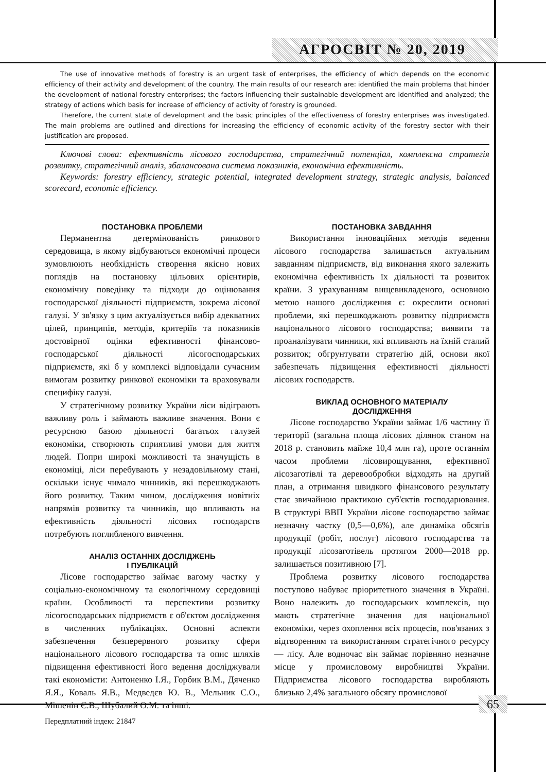АГРОСВІТ № 20, 2019
The use of innovative methods of forestry is an urgent task of enterprises, the efficiency of which depends on the economic efficiency of their activity and development of the country. The main results of our research are: identified the main problems that hinder the development of national forestry enterprises; the factors influencing their sustainable development are identified and analyzed; the strategy of actions which basis for increase of efficiency of activity of forestry is grounded.
Therefore, the current state of development and the basic principles of the effectiveness of forestry enterprises was investigated. The main problems are outlined and directions for increasing the efficiency of economic activity of the forestry sector with their justification are proposed.
Ключові слова: ефективність лісового господарства, стратегічний потенціал, комплексна стратегія розвитку, стратегічний аналіз, збалансована система показників, економічна ефективність.
Keywords: forestry efficiency, strategic potential, integrated development strategy, strategic analysis, balanced scorecard, economic efficiency.
ПОСТАНОВКА ПРОБЛЕМИ
Перманентна детермінованість ринкового середовища, в якому відбуваються економічні процеси зумовлюють необхідність створення якісно нових поглядів на постановку цільових орієнтирів, економічну поведінку та підходи до оцінювання господарської діяльності підприємств, зокрема лісової галузі. У зв'язку з цим актуалізується вибір адекватних цілей, принципів, методів, критеріїв та показників достовірної оцінки ефективності фінансово-господарської діяльності лісогосподарських підприємств, які б у комплексі відповідали сучасним вимогам розвитку ринкової економіки та враховували специфіку галузі.
У стратегічному розвитку України ліси відіграють важливу роль і займають важливе значення. Вони є ресурсною базою діяльності багатьох галузей економіки, створюють сприятливі умови для життя людей. Попри широкі можливості та значущість в економіці, ліси перебувають у незадовільному стані, оскільки існує чимало чинників, які перешкоджають його розвитку. Таким чином, дослідження новітніх напрямів розвитку та чинників, що впливають на ефективність діяльності лісових господарств потребують поглибленого вивчення.
АНАЛІЗ ОСТАННІХ ДОСЛІДЖЕНЬ
І ПУБЛІКАЦІЙ
Лісове господарство займає вагому частку у соціально-економічному та екологічному середовищі країни. Особливості та перспективи розвитку лісогосподарських підприємств є об'єктом дослідження в численних публікаціях. Основні аспекти забезпечення безперервного розвитку сфери національного лісового господарства та опис шляхів підвищення ефективності його ведення досліджували такі економісти: Антоненко І.Я., Горбик В.М., Дяченко Я.Я., Коваль Я.В., Медведєв Ю. В., Мельник С.О., Мішенін Є.В., Шубалий О.М. та інші.
ПОСТАНОВКА ЗАВДАННЯ
Використання інноваційних методів ведення лісового господарства залишається актуальним завданням підприємств, від виконання якого залежить економічна ефективність їх діяльності та розвиток країни. З урахуванням вищевикладеного, основною метою нашого дослідження є: окреслити основні проблеми, які перешкоджають розвитку підприємств національного лісового господарства; виявити та проаналізувати чинники, які впливають на їхній сталий розвиток; обгрунтувати стратегію дій, основи якої забезпечать підвищення ефективності діяльності лісових господарств.
ВИКЛАД ОСНОВНОГО МАТЕРІАЛУ
ДОСЛІДЖЕННЯ
Лісове господарство України займає 1/6 частину її території (загальна площа лісових ділянок станом на 2018 р. становить майже 10,4 млн га), проте останнім часом проблеми лісовирощування, ефективної лісозаготівлі та деревообробки відходять на другий план, а отримання швидкого фінансового результату стає звичайною практикою суб'єктів господарювання. В структурі ВВП України лісове господарство займає незначну частку (0,5—0,6%), але динаміка обсягів продукції (робіт, послуг) лісового господарства та продукції лісозаготівель протягом 2000—2018 рр. залишається позитивною [7].
Проблема розвитку лісового господарства поступово набуває пріоритетного значення в Україні. Воно належить до господарських комплексів, що мають стратегічне значення для національної економіки, через охоплення всіх процесів, пов'язаних з відтворенням та використанням стратегічного ресурсу — лісу. Але водночас він займає порівняно незначне місце у промисловому виробництві України. Підприємства лісового господарства виробляють близько 2,4% загального обсягу промислової
65
Передплатний індекс 21847